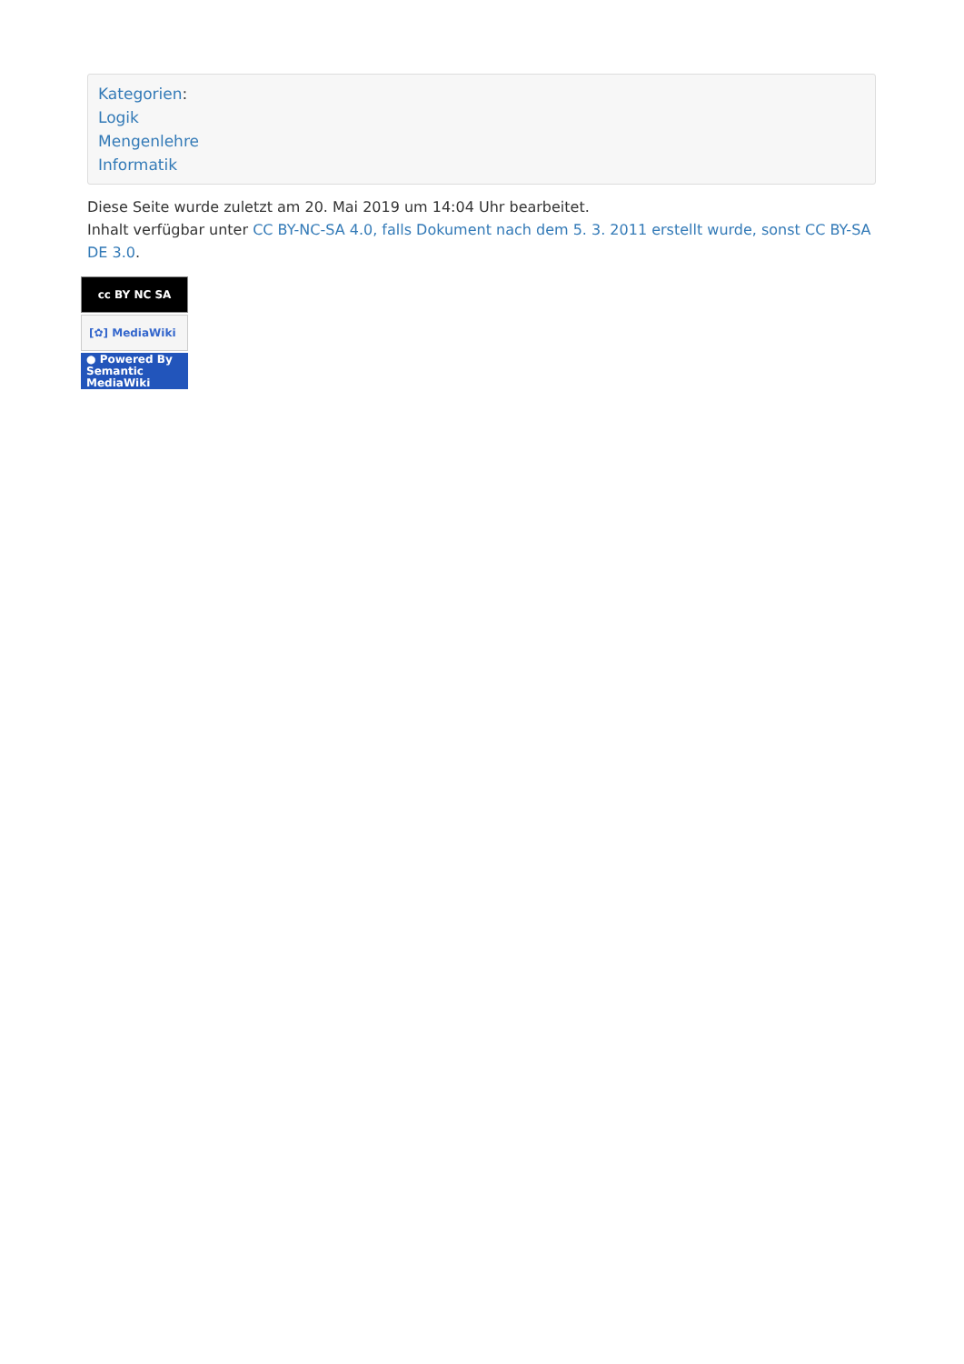Kategorien:
Logik
Mengenlehre
Informatik
Diese Seite wurde zuletzt am 20. Mai 2019 um 14:04 Uhr bearbeitet.
Inhalt verfügbar unter CC BY-NC-SA 4.0, falls Dokument nach dem 5. 3. 2011 erstellt wurde, sonst CC BY-SA DE 3.0.
cc BY NC SA
[✿] MediaWiki
● Powered By
Semantic MediaWiki